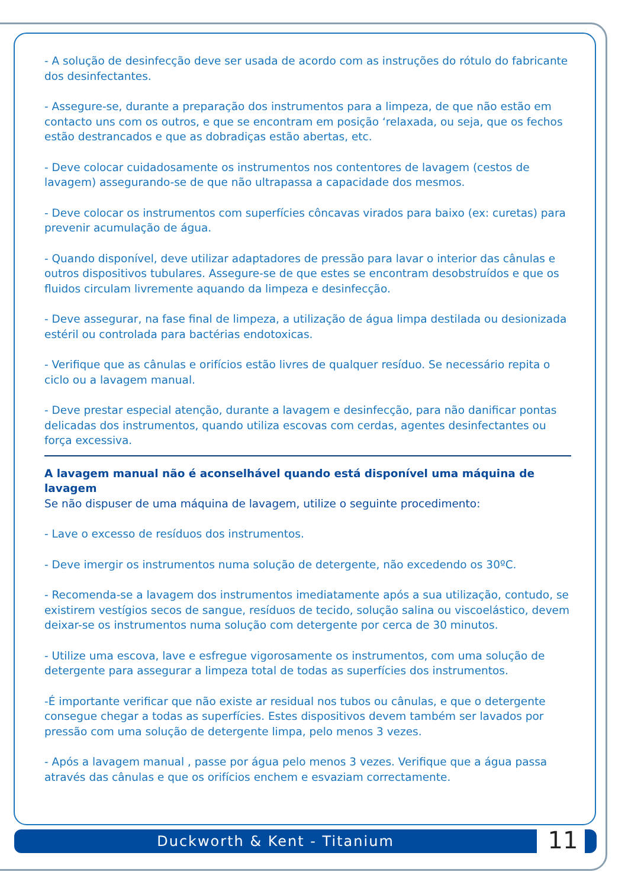- A solução de desinfecção deve ser usada de acordo com as instruções do rótulo do fabricante dos desinfectantes.
- Assegure-se, durante a preparação dos instrumentos para a limpeza, de que não estão em contacto uns com os outros, e que se encontram em posição ‘relaxada, ou seja, que os fechos estão destrancados e que as dobradiças estão abertas, etc.
- Deve colocar cuidadosamente os instrumentos nos contentores de lavagem (cestos de lavagem) assegurando-se de que não ultrapassa a capacidade dos mesmos.
- Deve colocar os instrumentos com superfícies côncavas virados para baixo (ex: curetas) para prevenir acumulação de água.
- Quando disponível, deve utilizar adaptadores de pressão para lavar o interior das cânulas e outros dispositivos tubulares. Assegure-se de que estes se encontram desobstruídos e que os fluidos circulam livremente aquando da limpeza e desinfecção.
- Deve assegurar, na fase final de limpeza, a utilização de água limpa destilada ou desionizada estéril ou controlada para bactérias endotoxicas.
- Verifique que as cânulas e orifícios estão livres de qualquer resíduo. Se necessário repita o ciclo ou a lavagem manual.
- Deve prestar especial atenção, durante a lavagem e desinfecção, para não danificar pontas delicadas dos instrumentos, quando utiliza escovas com cerdas, agentes desinfectantes ou força excessiva.
A lavagem manual não é aconselhável quando está disponível uma máquina de lavagem
Se não dispuser de uma máquina de lavagem, utilize o seguinte procedimento:
- Lave o excesso de resíduos dos instrumentos.
- Deve imergir os instrumentos numa solução de detergente, não excedendo os 30ºC.
- Recomenda-se a lavagem dos instrumentos imediatamente após a sua utilização, contudo, se existirem vestígios secos de sangue, resíduos de tecido, solução salina ou viscoelástico, devem deixar-se os instrumentos numa solução com detergente por cerca de 30 minutos.
- Utilize uma escova, lave e esfregue vigorosamente os instrumentos, com uma solução de detergente para assegurar a limpeza total de todas as superfícies dos instrumentos.
-É importante verificar que não existe ar residual nos tubos ou cânulas, e que o detergente consegue chegar a todas as superfícies. Estes dispositivos devem também ser lavados por pressão com uma solução de detergente limpa, pelo menos 3 vezes.
- Após a lavagem manual , passe por água pelo menos 3 vezes. Verifique que a água passa através das cânulas e que os orifícios enchem e esvaziam correctamente.
Duckworth & Kent - Titanium 11